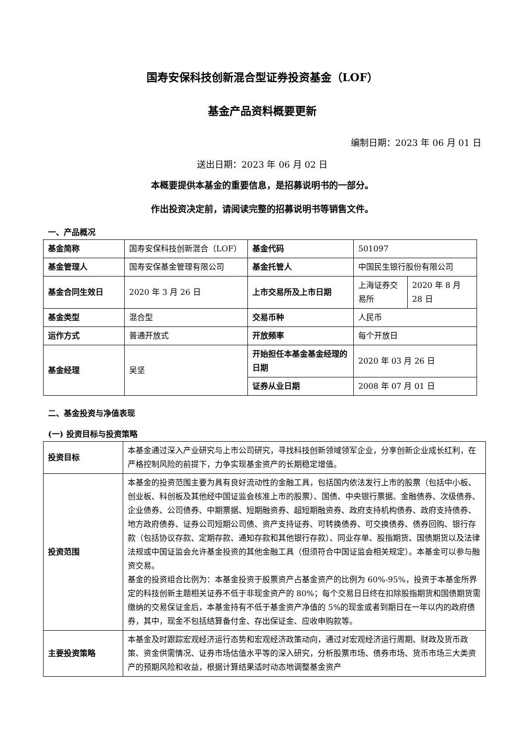国寿安保科技创新混合型证券投资基金（LOF）
基金产品资料概要更新
编制日期：2023 年 06 月 01 日
送出日期：2023 年 06 月 02 日
本概要提供本基金的重要信息，是招募说明书的一部分。
作出投资决定前，请阅读完整的招募说明书等销售文件。
一、产品概况
| 基金简称 | 国寿安保科技创新混合（LOF） | 基金代码 | 501097 | |
| 基金管理人 | 国寿安保基金管理有限公司 | 基金托管人 | 中国民生银行股份有限公司 | |
| 基金合同生效日 | 2020 年 3 月 26 日 | 上市交易所及上市日期 | 上海证券交易所 | 2020 年 8 月 28 日 |
| 基金类型 | 混合型 | 交易币种 | 人民币 | |
| 运作方式 | 普通开放式 | 开放频率 | 每个开放日 | |
| 基金经理 | 吴坚 | 开始担任本基金基金经理的日期 | 2020 年 03 月 26 日 | |
| | | 证券从业日期 | 2008 年 07 月 01 日 | |
二、基金投资与净值表现
(一) 投资目标与投资策略
| 投资目标 | 本基金通过深入产业研究与上市公司研究，寻找科技创新领域领军企业，分享创新企业成长红利，在严格控制风险的前提下，力争实现基金资产的长期稳定增值。 |
| 投资范围 | 本基金的投资范围主要为具有良好流动性的金融工具，包括国内依法发行上市的股票（包括中小板、创业板、科创板及其他经中国证监会核准上市的股票）、国债、中央银行票据、金融债券、次级债券、企业债券、公司债券、中期票据、短期融资券、超短期融资券、政府支持机构债券、政府支持债券、地方政府债券、证券公司短期公司债、资产支持证券、可转换债券、可交换债券、债券回购、银行存款（包括协议存款、定期存款、通知存款和其他银行存款）、同业存单、股指期货、国债期货以及法律法规或中国证监会允许基金投资的其他金融工具（但须符合中国证监会相关规定）。本基金可以参与融资交易。 基金的投资组合比例为：本基金投资于股票资产占基金资产的比例为 60%-95%，投资于本基金所界定的科技创新主题相关证券不低于非现金资产的 80%；每个交易日日终在扣除股指期货和国债期货需缴纳的交易保证金后，本基金持有不低于基金资产净值的 5%的现金或者到期日在一年以内的政府债券，其中，现金不包括结算备付金、存出保证金、应收申购款等。 |
| 主要投资策略 | 本基金及时跟踪宏观经济运行态势和宏观经济政策动向，通过对宏观经济运行周期、财政及货币政策、资金供需情况、证券市场估值水平等的深入研究，分析股票市场、债券市场、货币市场三大类资产的预期风险和收益，根据计算结果适时动态地调整基金资产 |